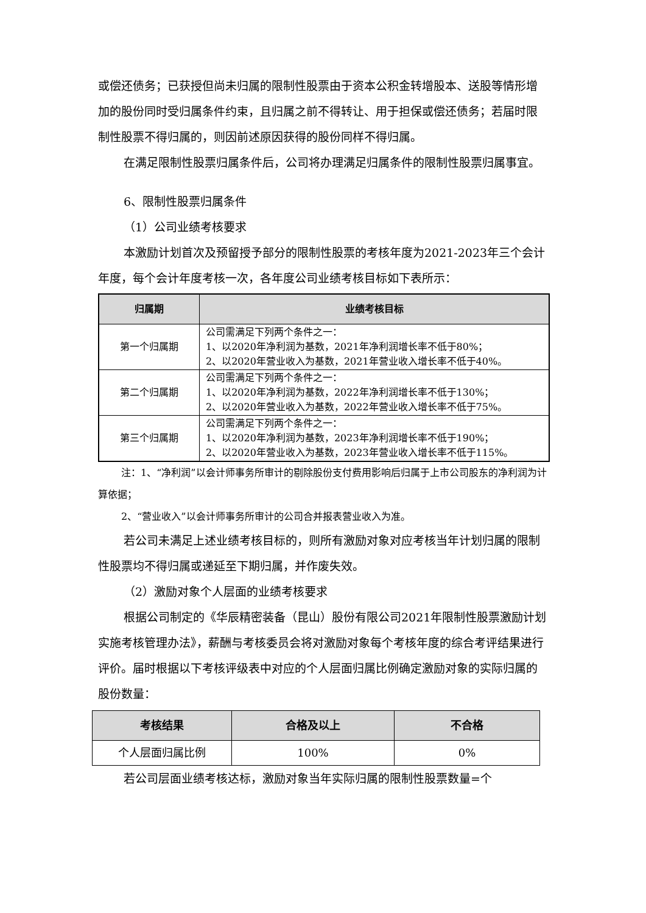或偿还债务；已获授但尚未归属的限制性股票由于资本公积金转增股本、送股等情形增加的股份同时受归属条件约束，且归属之前不得转让、用于担保或偿还债务；若届时限制性股票不得归属的，则因前述原因获得的股份同样不得归属。
在满足限制性股票归属条件后，公司将办理满足归属条件的限制性股票归属事宜。
6、限制性股票归属条件
（1）公司业绩考核要求
本激励计划首次及预留授予部分的限制性股票的考核年度为2021-2023年三个会计年度，每个会计年度考核一次，各年度公司业绩考核目标如下表所示：
| 归属期 | 业绩考核目标 |
| --- | --- |
| 第一个归属期 | 公司需满足下列两个条件之一： 1、以2020年净利润为基数，2021年净利润增长率不低于80%； 2、以2020年营业收入为基数，2021年营业收入增长率不低于40%。 |
| 第二个归属期 | 公司需满足下列两个条件之一： 1、以2020年净利润为基数，2022年净利润增长率不低于130%； 2、以2020年营业收入为基数，2022年营业收入增长率不低于75%。 |
| 第三个归属期 | 公司需满足下列两个条件之一： 1、以2020年净利润为基数，2023年净利润增长率不低于190%； 2、以2020年营业收入为基数，2023年营业收入增长率不低于115%。 |
注：1、“净利润”以会计师事务所审计的剔除股份支付费用影响后归属于上市公司股东的净利润为计算依据；
2、“营业收入”以会计师事务所审计的公司合并报表营业收入为准。
若公司未满足上述业绩考核目标的，则所有激励对象对应考核当年计划归属的限制性股票均不得归属或递延至下期归属，并作废失效。
（2）激励对象个人层面的业绩考核要求
根据公司制定的《华辰精密装备（昆山）股份有限公司2021年限制性股票激励计划实施考核管理办法》，薪酬与考核委员会将对激励对象每个考核年度的综合考评结果进行评价。届时根据以下考核评级表中对应的个人层面归属比例确定激励对象的实际归属的股份数量：
| 考核结果 | 合格及以上 | 不合格 |
| --- | --- | --- |
| 个人层面归属比例 | 100% | 0% |
若公司层面业绩考核达标，激励对象当年实际归属的限制性股票数量=个